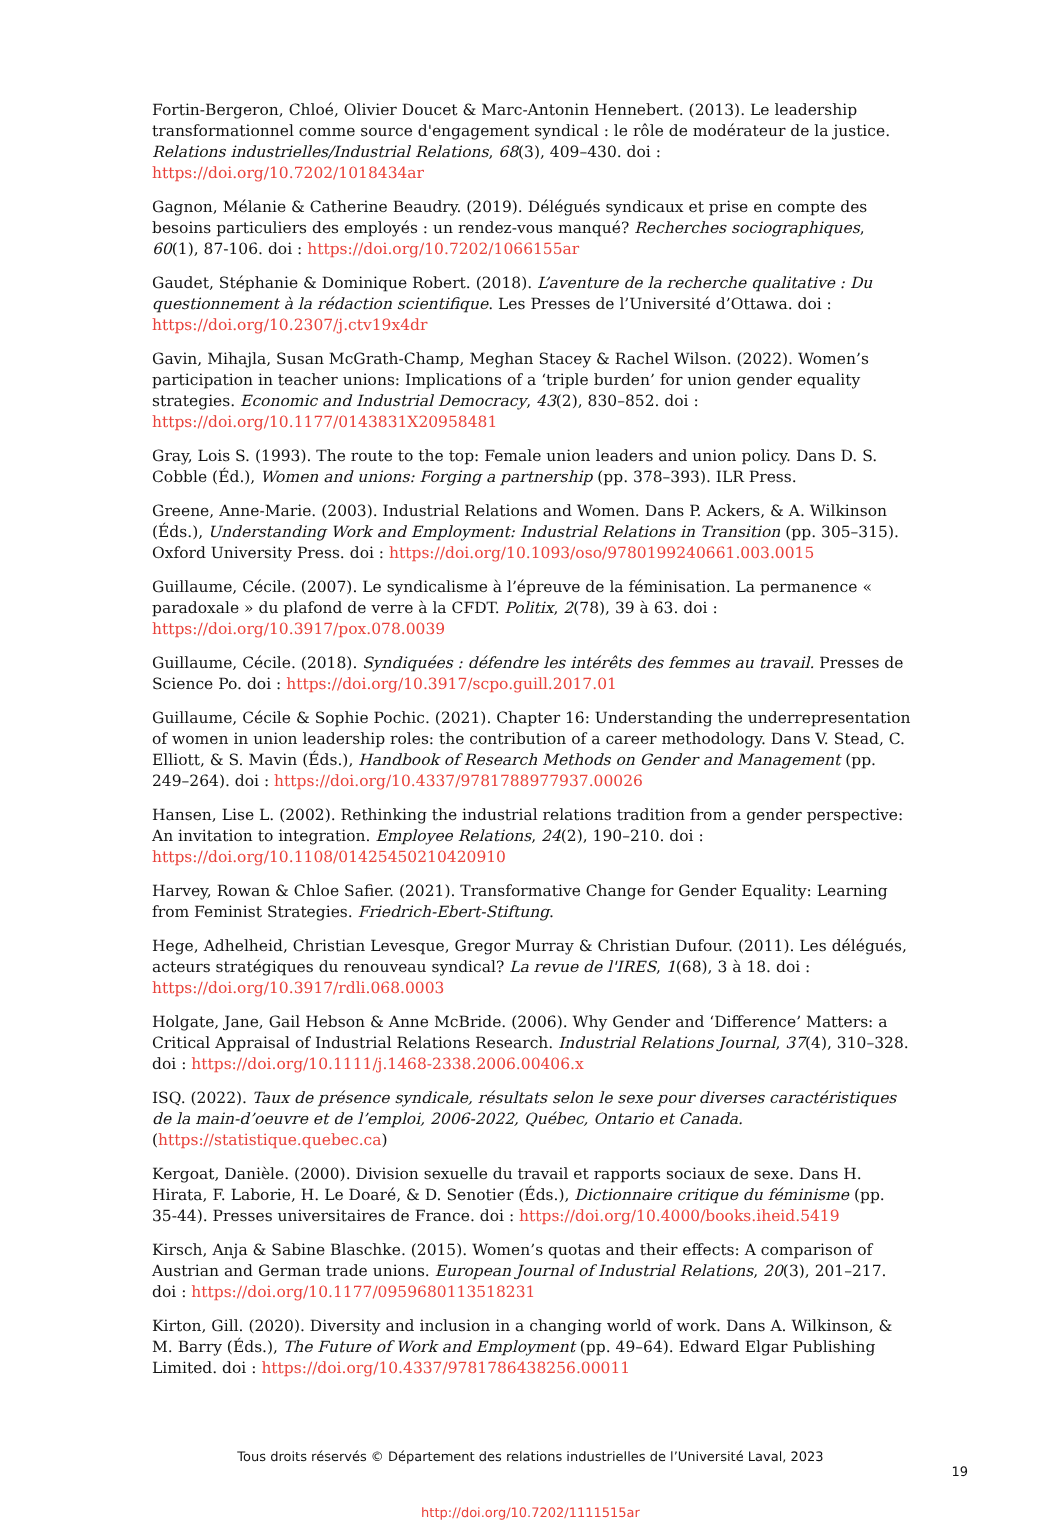Fortin-Bergeron, Chloé, Olivier Doucet & Marc-Antonin Hennebert. (2013). Le leadership transformationnel comme source d'engagement syndical : le rôle de modérateur de la justice. Relations industrielles/Industrial Relations, 68(3), 409–430. doi : https://doi.org/10.7202/1018434ar
Gagnon, Mélanie & Catherine Beaudry. (2019). Délégués syndicaux et prise en compte des besoins particuliers des employés : un rendez-vous manqué? Recherches sociographiques, 60(1), 87-106. doi : https://doi.org/10.7202/1066155ar
Gaudet, Stéphanie & Dominique Robert. (2018). L’aventure de la recherche qualitative : Du questionnement à la rédaction scientifique. Les Presses de l’Université d’Ottawa. doi : https://doi.org/10.2307/j.ctv19x4dr
Gavin, Mihajla, Susan McGrath-Champ, Meghan Stacey & Rachel Wilson. (2022). Women’s participation in teacher unions: Implications of a ‘triple burden’ for union gender equality strategies. Economic and Industrial Democracy, 43(2), 830–852. doi : https://doi.org/10.1177/0143831X20958481
Gray, Lois S. (1993). The route to the top: Female union leaders and union policy. Dans D. S. Cobble (Éd.), Women and unions: Forging a partnership (pp. 378–393). ILR Press.
Greene, Anne-Marie. (2003). Industrial Relations and Women. Dans P. Ackers, & A. Wilkinson (Éds.), Understanding Work and Employment: Industrial Relations in Transition (pp. 305–315). Oxford University Press. doi : https://doi.org/10.1093/oso/9780199240661.003.0015
Guillaume, Cécile. (2007). Le syndicalisme à l’épreuve de la féminisation. La permanence « paradoxale » du plafond de verre à la CFDT. Politix, 2(78), 39 à 63. doi : https://doi.org/10.3917/pox.078.0039
Guillaume, Cécile. (2018). Syndiquées : défendre les intérêts des femmes au travail. Presses de Science Po. doi : https://doi.org/10.3917/scpo.guill.2017.01
Guillaume, Cécile & Sophie Pochic. (2021). Chapter 16: Understanding the underrepresentation of women in union leadership roles: the contribution of a career methodology. Dans V. Stead, C. Elliott, & S. Mavin (Éds.), Handbook of Research Methods on Gender and Management (pp. 249–264). doi : https://doi.org/10.4337/9781788977937.00026
Hansen, Lise L. (2002). Rethinking the industrial relations tradition from a gender perspective: An invitation to integration. Employee Relations, 24(2), 190–210. doi : https://doi.org/10.1108/01425450210420910
Harvey, Rowan & Chloe Safier. (2021). Transformative Change for Gender Equality: Learning from Feminist Strategies. Friedrich-Ebert-Stiftung.
Hege, Adhelheid, Christian Levesque, Gregor Murray & Christian Dufour. (2011). Les délégués, acteurs stratégiques du renouveau syndical? La revue de l'IRES, 1(68), 3 à 18. doi : https://doi.org/10.3917/rdli.068.0003
Holgate, Jane, Gail Hebson & Anne McBride. (2006). Why Gender and ‘Difference’ Matters: a Critical Appraisal of Industrial Relations Research. Industrial Relations Journal, 37(4), 310–328. doi : https://doi.org/10.1111/j.1468-2338.2006.00406.x
ISQ. (2022). Taux de présence syndicale, résultats selon le sexe pour diverses caractéristiques de la main-d’oeuvre et de l’emploi, 2006-2022, Québec, Ontario et Canada. (https://statistique.quebec.ca)
Kergoat, Danièle. (2000). Division sexuelle du travail et rapports sociaux de sexe. Dans H. Hirata, F. Laborie, H. Le Doaré, & D. Senotier (Éds.), Dictionnaire critique du féminisme (pp. 35-44). Presses universitaires de France. doi : https://doi.org/10.4000/books.iheid.5419
Kirsch, Anja & Sabine Blaschke. (2015). Women’s quotas and their effects: A comparison of Austrian and German trade unions. European Journal of Industrial Relations, 20(3), 201–217. doi : https://doi.org/10.1177/0959680113518231
Kirton, Gill. (2020). Diversity and inclusion in a changing world of work. Dans A. Wilkinson, & M. Barry (Éds.), The Future of Work and Employment (pp. 49–64). Edward Elgar Publishing Limited. doi : https://doi.org/10.4337/9781786438256.00011
Tous droits réservés © Département des relations industrielles de l’Université Laval, 2023
19
http://doi.org/10.7202/1111515ar